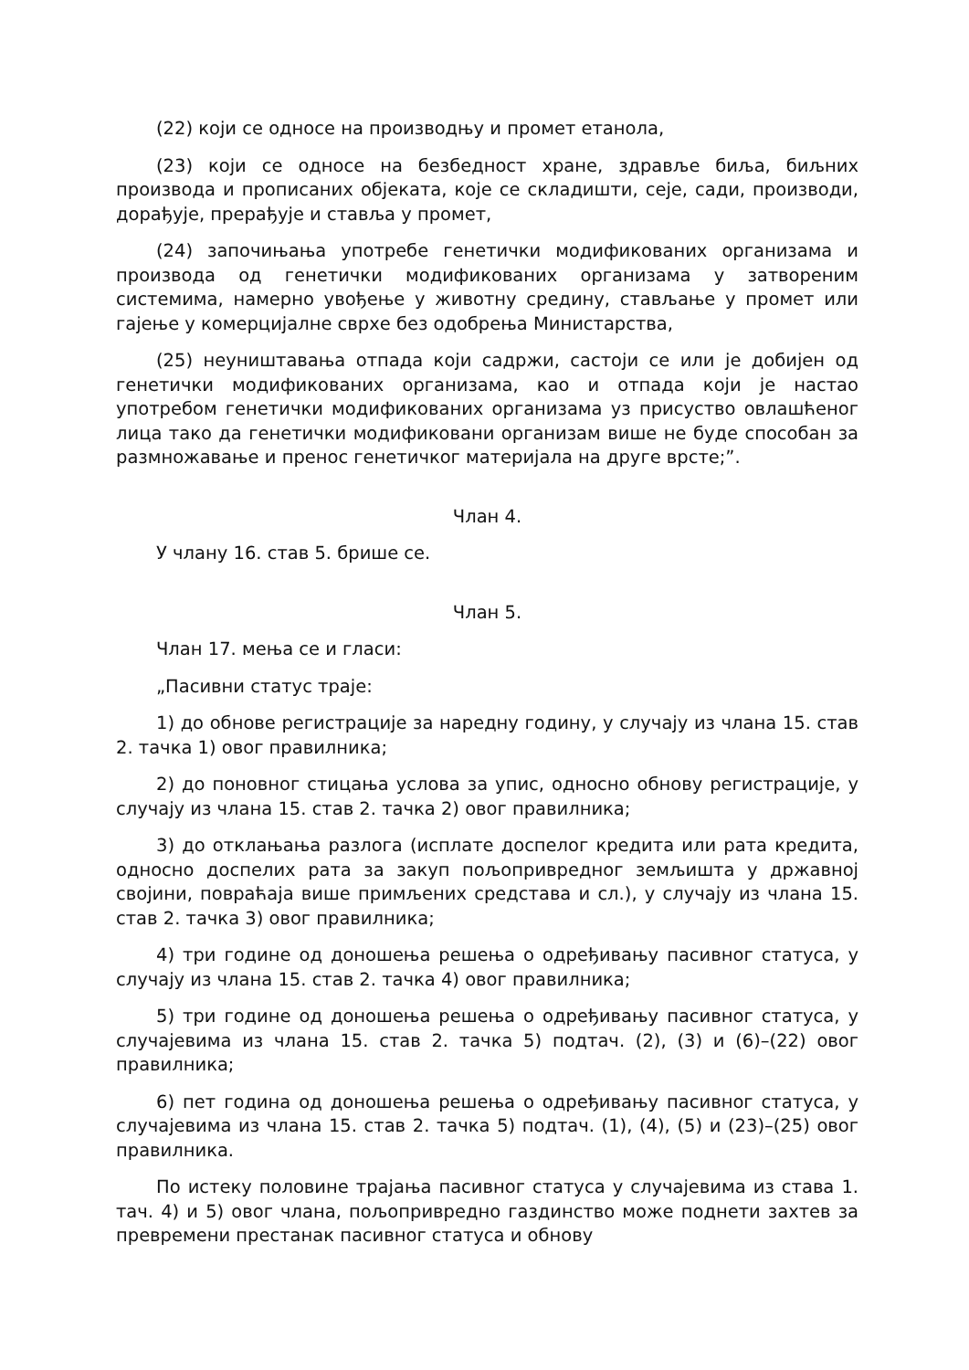(22) који се односе на производњу и промет етанола,
(23) који се односе на безбедност хране, здравље биља, биљних производа и прописаних објеката, које се складишти, сеје, сади, производи, дорађује, прерађује и стављa у промет,
(24) започињања употребе генетички модификованих организама и производа од генетички модификованих организама у затвореним системима, намерно увођење у животну средину, стављање у промет или гајење у комерцијалне сврхе без одобрења Министарства,
(25) неуништавања отпада који садржи, састоји се или је добијен од генетички модификованих организама, као и отпада који је настао употребом генетички модификованих организама уз присуство овлашћеног лица тако да генетички модификовани организам више не буде способан за размножавање и пренос генетичког материјала на друге врсте;”.
Члан 4.
У члану 16. став 5. брише се.
Члан 5.
Члан 17. мења се и гласи:
„Пасивни статус траје:
1) до обнове регистрације за наредну годину, у случају из члана 15. став 2. тачка 1) овог правилника;
2) до поновног стицања услова за упис, односно обнову регистрације, у случају из члана 15. став 2. тачка 2) овог правилника;
3) до отклањања разлога (исплате доспелог кредита или рата кредита, односно доспелих рата за закуп пољопривредног земљишта у државној својини, повраћаја више примљених средстава и сл.), у случају из члана 15. став 2. тачка 3) овог правилника;
4) три године од доношења решења о одређивању пасивног статуса, у случају из члана 15. став 2. тачка 4) овог правилника;
5) три године од доношења решења о одређивању пасивног статуса, у случајевима из члана 15. став 2. тачка 5) подтач. (2), (3) и (6)–(22) овог правилника;
6) пет година од доношења решења о одређивању пасивног статуса, у случајевима из члана 15. став 2. тачка 5) подтач. (1), (4), (5) и (23)–(25) овог правилника.
По истеку половине трајања пасивног статуса у случајевима из става 1. тач. 4) и 5) овог члана, пољопривредно газдинство може поднети захтев за превремени престанак пасивног статуса и обнову